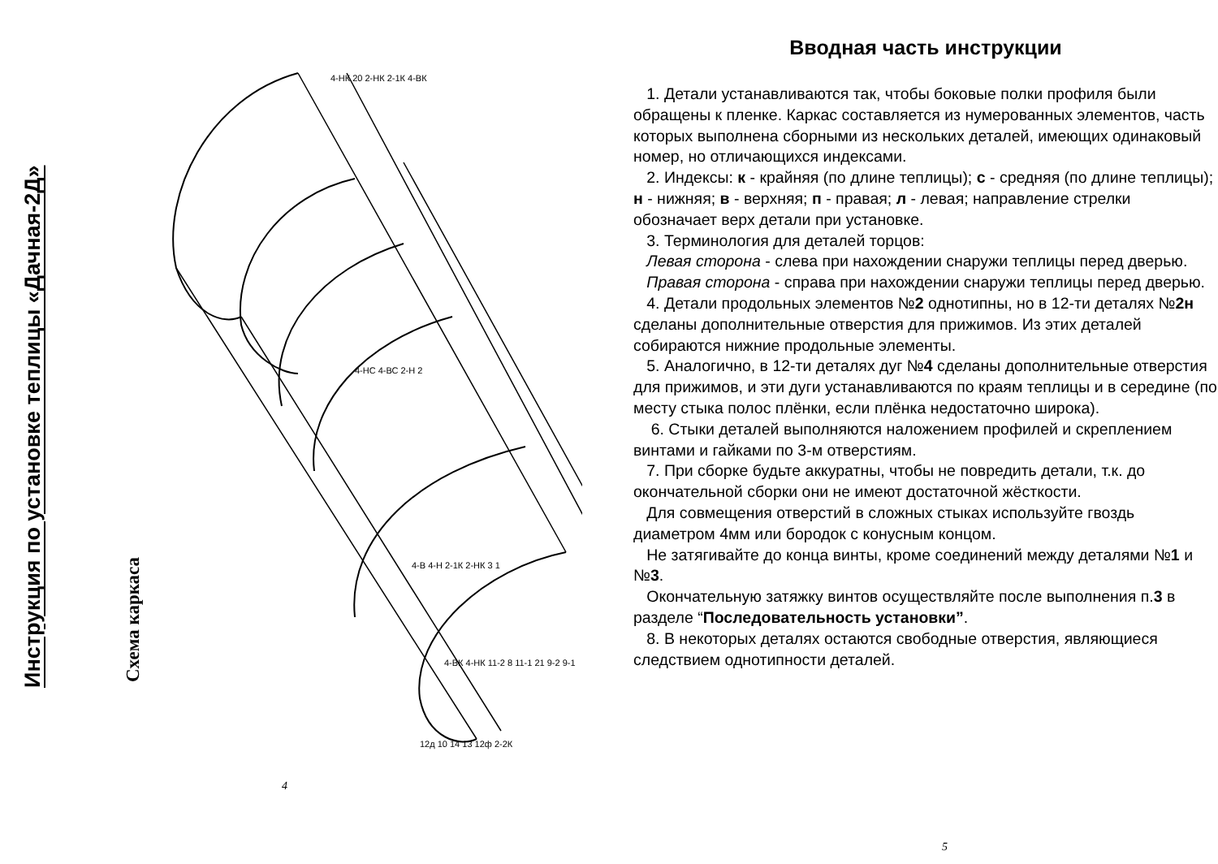Инструкция по установке теплицы «Дачная-2Д»
Схема каркаса
4-НК 20 2-НК 2-1К 4-ВК
4-НС 4-ВС 2-Н 2
4-В 4-Н 2-1К 2-НК 3 1
4-ВК 4-НК 11-2 8 11-1 21 9-2 9-1
12д 10 14 13 12ф 2-2К
4
Вводная часть инструкции
1. Детали устанавливаются так, чтобы боковые полки профиля были обращены к пленке. Каркас составляется из нумерованных элементов, часть которых выполнена сборными из нескольких деталей, имеющих одинаковый номер, но отличающихся индексами.
2. Индексы: к - крайняя (по длине теплицы); с - средняя (по длине теплицы); н - нижняя; в - верхняя; п - правая; л - левая; направление стрелки обозначает верх детали при установке.
3. Терминология для деталей торцов:
Левая сторона - слева при нахождении снаружи теплицы перед дверью.
Правая сторона - справа при нахождении снаружи теплицы перед дверью.
4. Детали продольных элементов №2 однотипны, но в 12-ти деталях №2н сделаны дополнительные отверстия для прижимов. Из этих деталей собираются нижние продольные элементы.
5. Аналогично, в 12-ти деталях дуг №4 сделаны дополнительные отверстия для прижимов, и эти дуги устанавливаются по краям теплицы и в середине (по месту стыка полос плёнки, если плёнка недостаточно широка).
6. Стыки деталей выполняются наложением профилей и скреплением винтами и гайками по 3-м отверстиям.
7. При сборке будьте аккуратны, чтобы не повредить детали, т.к. до окончательной сборки они не имеют достаточной жёсткости.
Для совмещения отверстий в сложных стыках используйте гвоздь диаметром 4мм или бородок с конусным концом.
Не затягивайте до конца винты, кроме соединений между деталями №1 и №3.
Окончательную затяжку винтов осуществляйте после выполнения п.3 в разделе “Последовательность установки”.
8. В некоторых деталях остаются свободные отверстия, являющиеся следствием однотипности деталей.
5